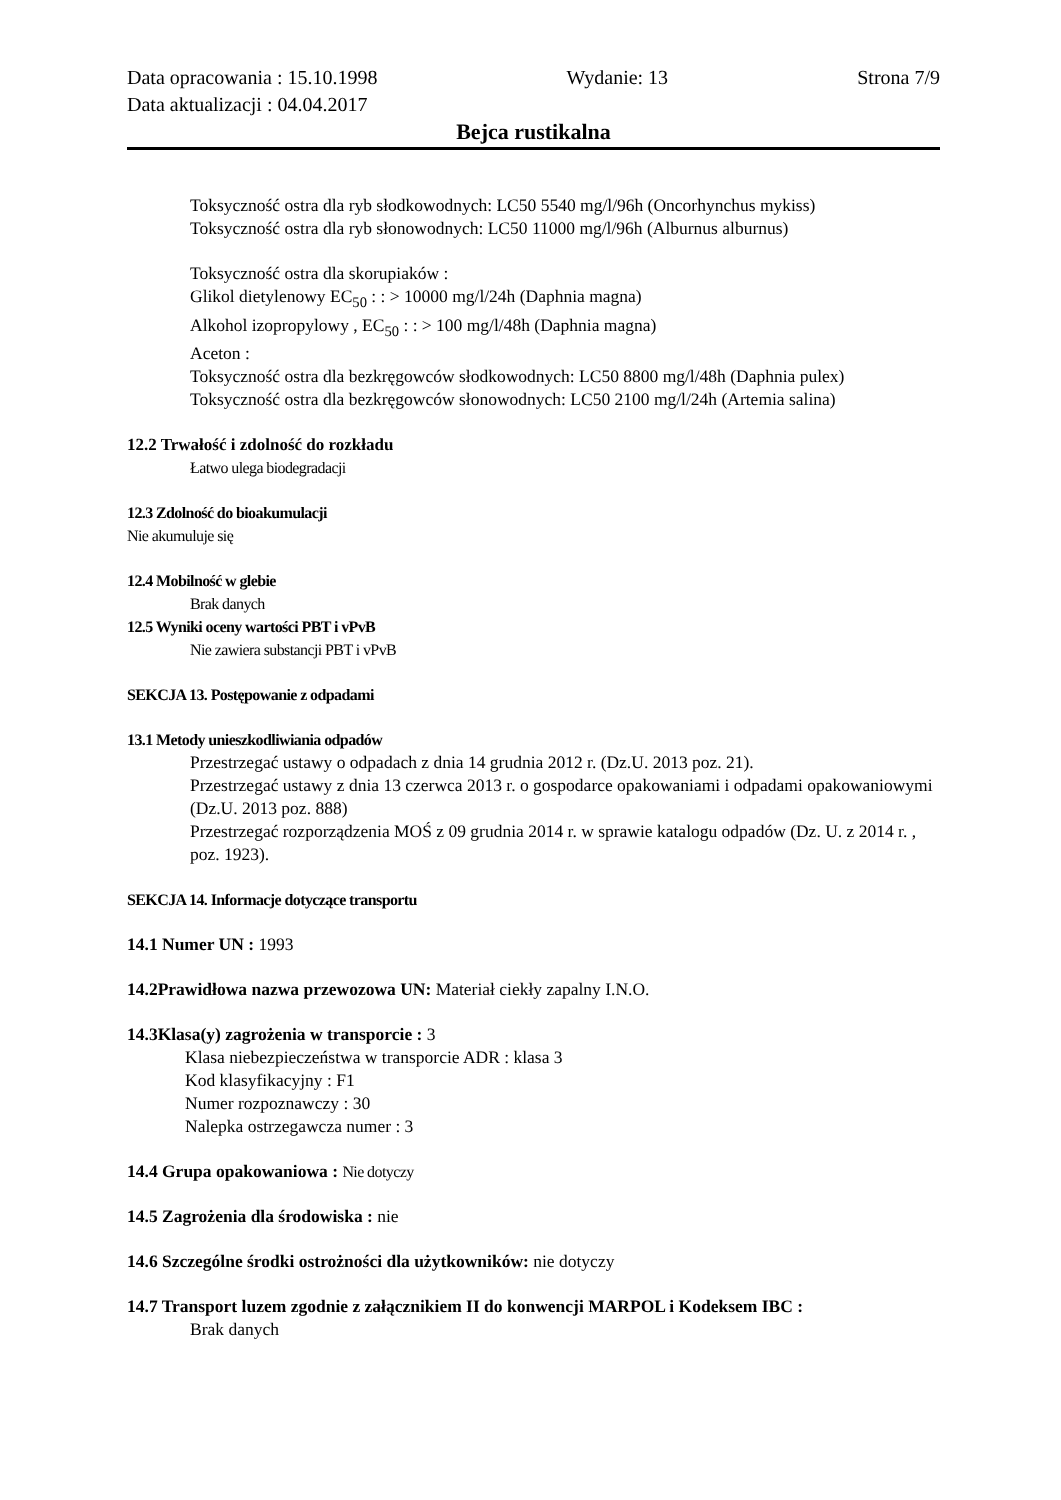Data opracowania : 15.10.1998 Wydanie: 13 Strona 7/9
Data aktualizacji : 04.04.2017
Bejca rustikalna
Toksyczność ostra dla ryb słodkowodnych: LC50 5540 mg/l/96h (Oncorhynchus mykiss)
Toksyczność ostra dla ryb słonowodnych: LC50 11000 mg/l/96h (Alburnus alburnus)
Toksyczność ostra dla skorupiaków :
Glikol dietylenowy EC<sub>50</sub> : : > 10000 mg/l/24h (Daphnia magna)
Alkohol izopropylowy , EC<sub>50</sub> : : > 100 mg/l/48h (Daphnia magna)
Aceton :
Toksyczność ostra dla bezkręgowców słodkowodnych: LC50 8800 mg/l/48h (Daphnia pulex)
Toksyczność ostra dla bezkręgowców słonowodnych: LC50 2100 mg/l/24h (Artemia salina)
12.2 Trwałość i zdolność do rozkładu
Łatwo ulega biodegradacji
12.3 Zdolność do bioakumulacji
Nie akumuluje się
12.4 Mobilność w glebie
Brak danych
12.5 Wyniki oceny wartości PBT i vPvB
Nie zawiera substancji PBT i vPvB
SEKCJA 13. Postępowanie z odpadami
13.1 Metody unieszkodliwiania odpadów
Przestrzegać ustawy o odpadach z dnia 14 grudnia 2012 r. (Dz.U. 2013 poz. 21).
Przestrzegać ustawy z dnia 13 czerwca 2013 r. o gospodarce opakowaniami i odpadami opakowaniowymi (Dz.U. 2013 poz. 888)
Przestrzegać rozporządzenia MOŚ z 09 grudnia 2014 r. w sprawie katalogu odpadów (Dz. U. z 2014 r. , poz. 1923).
SEKCJA 14. Informacje dotyczące transportu
14.1 Numer UN : 1993
14.2Prawidłowa nazwa przewozowa UN: Materiał ciekły zapalny I.N.O.
14.3Klasa(y) zagrożenia w transporcie : 3
Klasa niebezpieczeństwa w transporcie ADR : klasa 3
Kod klasyfikacyjny : F1
Numer rozpoznawczy : 30
Nalepka ostrzegawcza numer : 3
14.4 Grupa opakowaniowa : Nie dotyczy
14.5 Zagrożenia dla środowiska : nie
14.6 Szczególne środki ostrożności dla użytkowników: nie dotyczy
14.7 Transport luzem zgodnie z załącznikiem II do konwencji MARPOL i Kodeksem IBC :
Brak danych